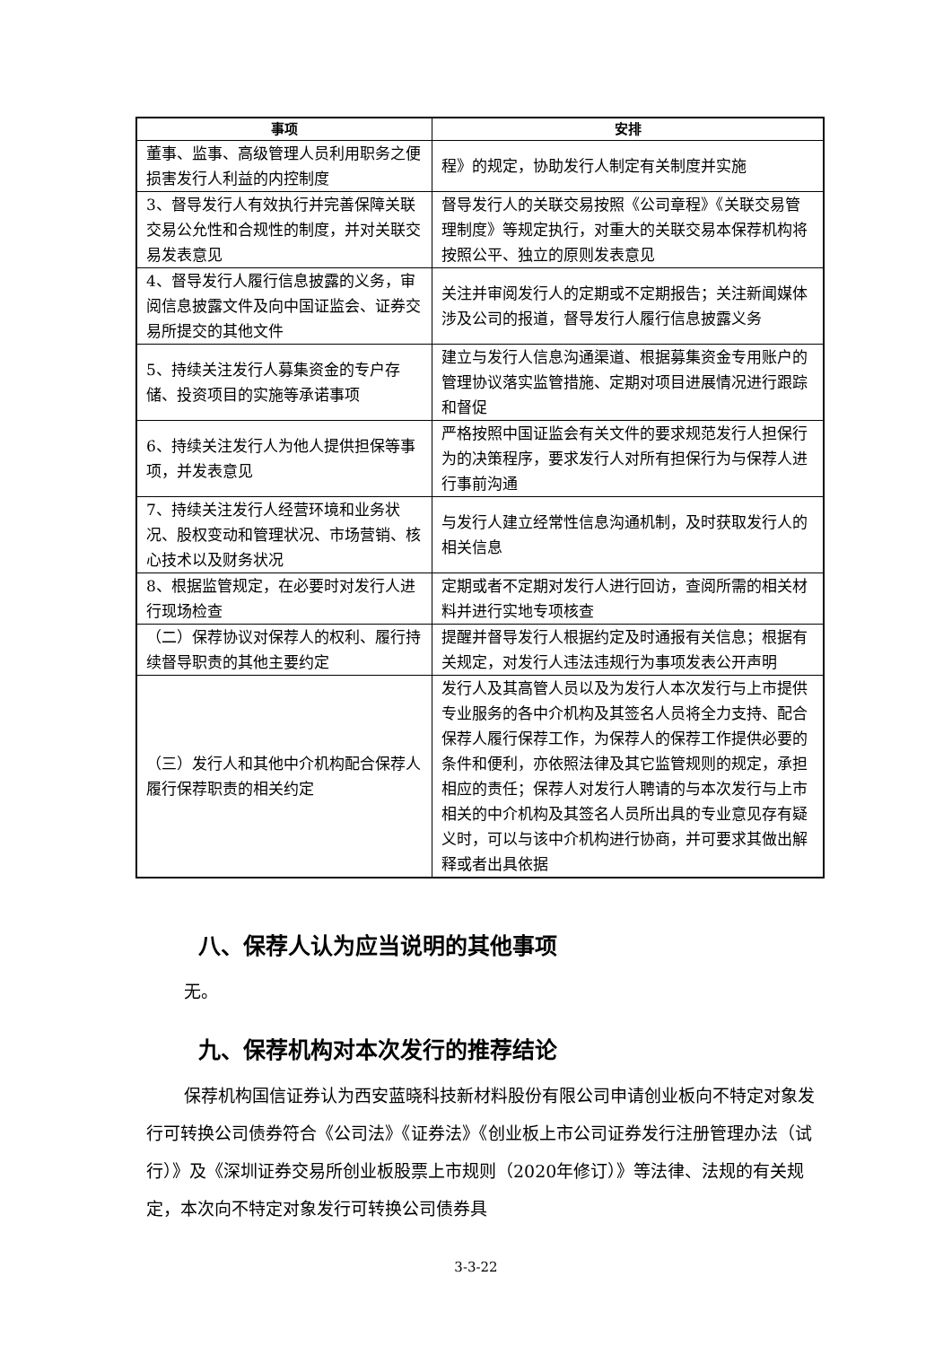| 事项 | 安排 |
| --- | --- |
| 董事、监事、高级管理人员利用职务之便损害发行人利益的内控制度 | 程》的规定，协助发行人制定有关制度并实施 |
| 3、督导发行人有效执行并完善保障关联交易公允性和合规性的制度，并对关联交易发表意见 | 督导发行人的关联交易按照《公司章程》《关联交易管理制度》等规定执行，对重大的关联交易本保荐机构将按照公平、独立的原则发表意见 |
| 4、督导发行人履行信息披露的义务，审阅信息披露文件及向中国证监会、证券交易所提交的其他文件 | 关注并审阅发行人的定期或不定期报告；关注新闻媒体涉及公司的报道，督导发行人履行信息披露义务 |
| 5、持续关注发行人募集资金的专户存储、投资项目的实施等承诺事项 | 建立与发行人信息沟通渠道、根据募集资金专用账户的管理协议落实监管措施、定期对项目进展情况进行跟踪和督促 |
| 6、持续关注发行人为他人提供担保等事项，并发表意见 | 严格按照中国证监会有关文件的要求规范发行人担保行为的决策程序，要求发行人对所有担保行为与保荐人进行事前沟通 |
| 7、持续关注发行人经营环境和业务状况、股权变动和管理状况、市场营销、核心技术以及财务状况 | 与发行人建立经常性信息沟通机制，及时获取发行人的相关信息 |
| 8、根据监管规定，在必要时对发行人进行现场检查 | 定期或者不定期对发行人进行回访，查阅所需的相关材料并进行实地专项核查 |
| （二）保荐协议对保荐人的权利、履行持续督导职责的其他主要约定 | 提醒并督导发行人根据约定及时通报有关信息；根据有关规定，对发行人违法违规行为事项发表公开声明 |
| （三）发行人和其他中介机构配合保荐人履行保荐职责的相关约定 | 发行人及其高管人员以及为发行人本次发行与上市提供专业服务的各中介机构及其签名人员将全力支持、配合保荐人履行保荐工作，为保荐人的保荐工作提供必要的条件和便利，亦依照法律及其它监管规则的规定，承担相应的责任；保荐人对发行人聘请的与本次发行与上市相关的中介机构及其签名人员所出具的专业意见存有疑义时，可以与该中介机构进行协商，并可要求其做出解释或者出具依据 |
八、保荐人认为应当说明的其他事项
无。
九、保荐机构对本次发行的推荐结论
保荐机构国信证券认为西安蓝晓科技新材料股份有限公司申请创业板向不特定对象发行可转换公司债券符合《公司法》《证券法》《创业板上市公司证券发行注册管理办法（试行）》及《深圳证券交易所创业板股票上市规则（2020年修订）》等法律、法规的有关规定，本次向不特定对象发行可转换公司债券具
3-3-22